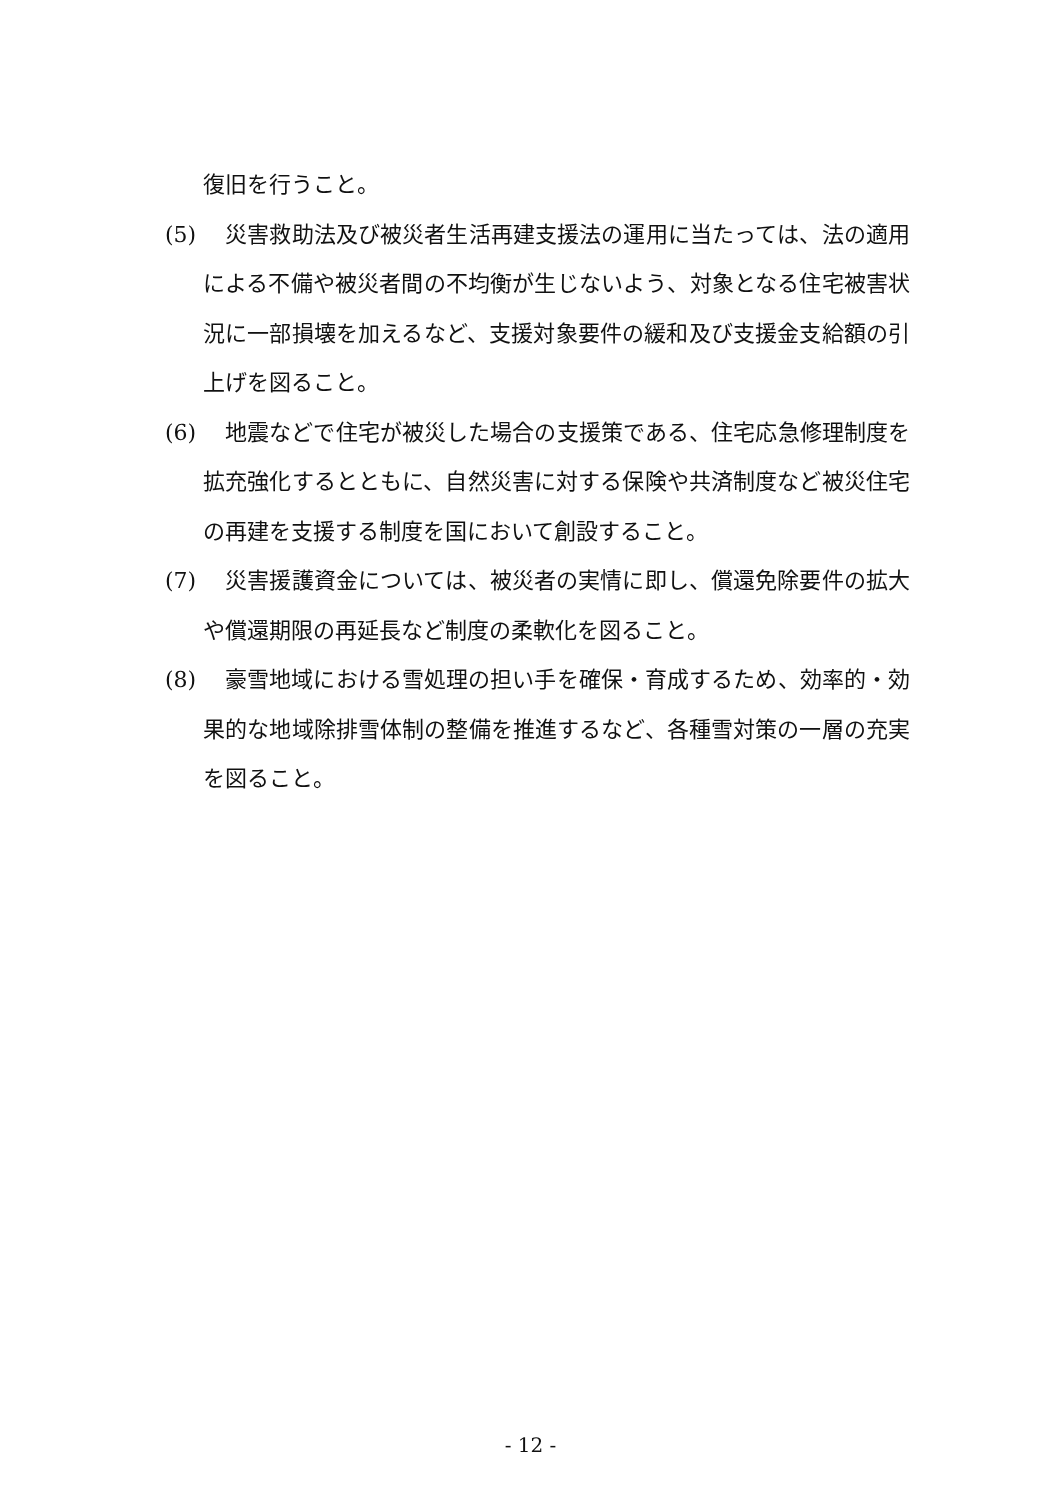復旧を行うこと。
(5)　災害救助法及び被災者生活再建支援法の運用に当たっては、法の適用による不備や被災者間の不均衡が生じないよう、対象となる住宅被害状況に一部損壊を加えるなど、支援対象要件の緩和及び支援金支給額の引上げを図ること。
(6)　地震などで住宅が被災した場合の支援策である、住宅応急修理制度を拡充強化するとともに、自然災害に対する保険や共済制度など被災住宅の再建を支援する制度を国において創設すること。
(7)　災害援護資金については、被災者の実情に即し、償還免除要件の拡大や償還期限の再延長など制度の柔軟化を図ること。
(8)　豪雪地域における雪処理の担い手を確保・育成するため、効率的・効果的な地域除排雪体制の整備を推進するなど、各種雪対策の一層の充実を図ること。
- 12 -